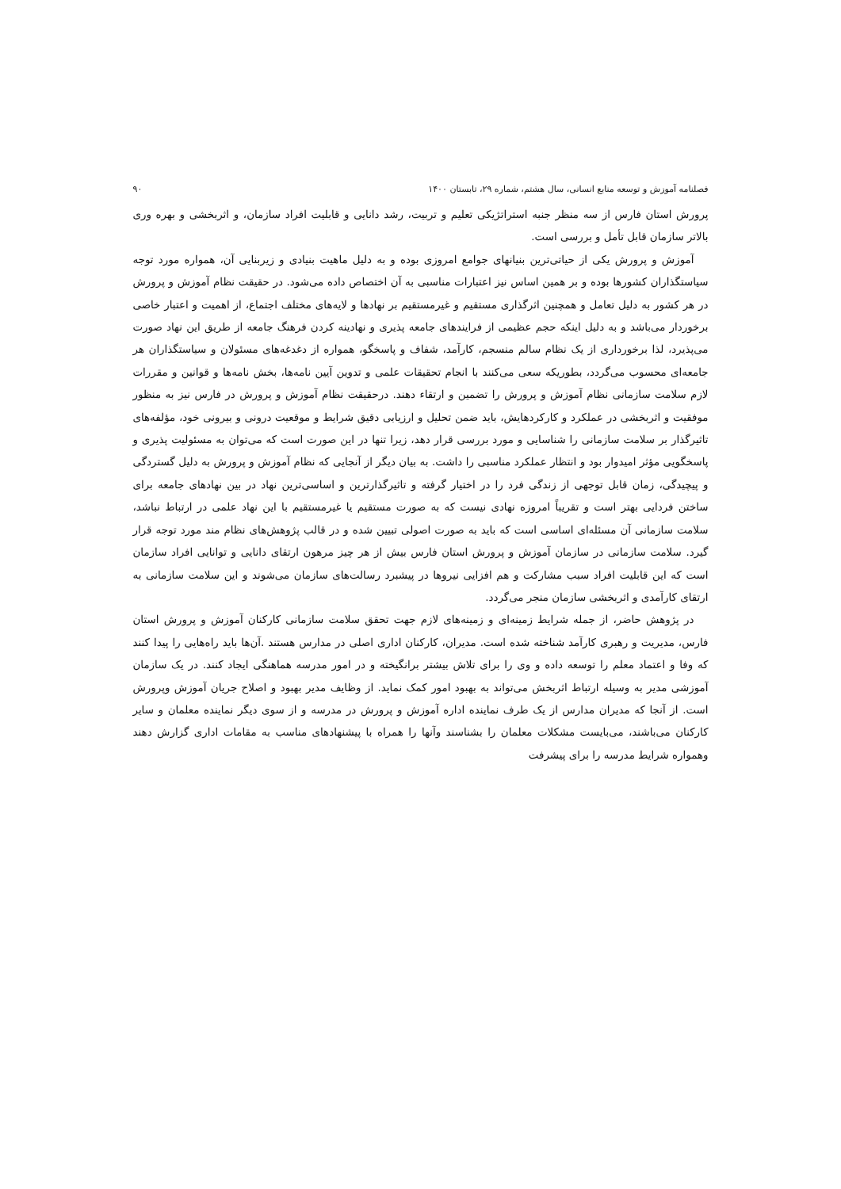فصلنامه آموزش و توسعه منابع انسانی، سال هشتم، شماره ۲۹، تابستان ۱۴۰۰ ۹۰
پرورش استان فارس از سه منظر جنبه استراتژیکی تعلیم و تربیت، رشد دانایی و قابلیت افراد سازمان، و اثربخشی و بهره وری بالاتر سازمان قابل تأمل و بررسی است.
آموزش و پرورش یکی از حیاتی‌ترین بنیانهای جوامع امروزی بوده و به دلیل ماهیت بنیادی و زیربنایی آن، همواره مورد توجه سیاستگذاران کشورها بوده و بر همین اساس نیز اعتبارات مناسبی به آن اختصاص داده می‌شود. در حقیقت نظام آموزش و پرورش در هر کشور به دلیل تعامل و همچنین اثرگذاری مستقیم و غیرمستقیم بر نهادها و لایه‌های مختلف اجتماع، از اهمیت و اعتبار خاصی برخوردار می‌باشد و به دلیل اینکه حجم عظیمی از فرایندهای جامعه پذیری و نهادینه کردن فرهنگ جامعه از طریق این نهاد صورت می‌پذیرد، لذا برخورداری از یک نظام سالم منسجم، کارآمد، شفاف و پاسخگو، همواره از دغدغه‌های مسئولان و سیاستگذاران هر جامعه‌ای محسوب می‌گردد، بطوریکه سعی می‌کنند با انجام تحقیقات علمی و تدوین آیین نامه‌ها، بخش نامه‌ها و قوانین و مقررات لازم سلامت سازمانی نظام آموزش و پرورش را تضمین و ارتقاء دهند. درحقیقت نظام آموزش و پرورش در فارس نیز به منظور موفقیت و اثربخشی در عملکرد و کارکردهایش، باید ضمن تحلیل و ارزیابی دقیق شرایط و موقعیت درونی و بیرونی خود، مؤلفه‌های تاثیرگذار بر سلامت سازمانی را شناسایی و مورد بررسی قرار دهد، زیرا تنها در این صورت است که می‌توان به مسئولیت پذیری و پاسخگویی مؤثر امیدوار بود و انتظار عملکرد مناسبی را داشت. به بیان دیگر از آنجایی که نظام آموزش و پرورش به دلیل گستردگی و پیچیدگی، زمان قابل توجهی از زندگی فرد را در اختیار گرفته و تاثیرگذارترین و اساسی‌ترین نهاد در بین نهادهای جامعه برای ساختن فردایی بهتر است و تقریباً امروزه نهادی نیست که به صورت مستقیم یا غیرمستقیم با این نهاد علمی در ارتباط نباشد، سلامت سازمانی آن مسئله‌ای اساسی است که باید به صورت اصولی تبیین شده و در قالب پژوهش‌های نظام مند مورد توجه قرار گیرد. سلامت سازمانی در سازمان آموزش و پرورش استان فارس بیش از هر چیز مرهون ارتقای دانایی و توانایی افراد سازمان است که این قابلیت افراد سبب مشارکت و هم افزایی نیروها در پیشبرد رسالت‌های سازمان می‌شوند و این سلامت سازمانی به ارتقای کارآمدی و اثربخشی سازمان منجر می‌گردد.
در پژوهش حاضر، از جمله شرایط زمینه‌ای و زمینه‌های لازم جهت تحقق سلامت سازمانی کارکنان آموزش و پرورش استان فارس، مدیریت و رهبری کارآمد شناخته شده است. مدیران، کارکنان اداری اصلی در مدارس هستند .آن‌ها باید راه‌هایی را پیدا کنند که وفا و اعتماد معلم را توسعه داده و وی را برای تلاش بیشتر برانگیخته و در امور مدرسه هماهنگی ایجاد کنند. در یک سازمان آموزشی مدیر به وسیله ارتباط اثربخش می‌تواند به بهبود امور کمک نماید. از وظایف مدیر بهبود و اصلاح جریان آموزش وپرورش است. از آنجا که مدیران مدارس از یک طرف نماینده اداره آموزش و پرورش در مدرسه و از سوی دیگر نماینده معلمان و سایر کارکنان می‌باشند، می‌بایست مشکلات معلمان را بشناسند وآنها را همراه با پیشنهادهای مناسب به مقامات اداری گزارش دهند وهمواره شرایط مدرسه را برای پیشرفت